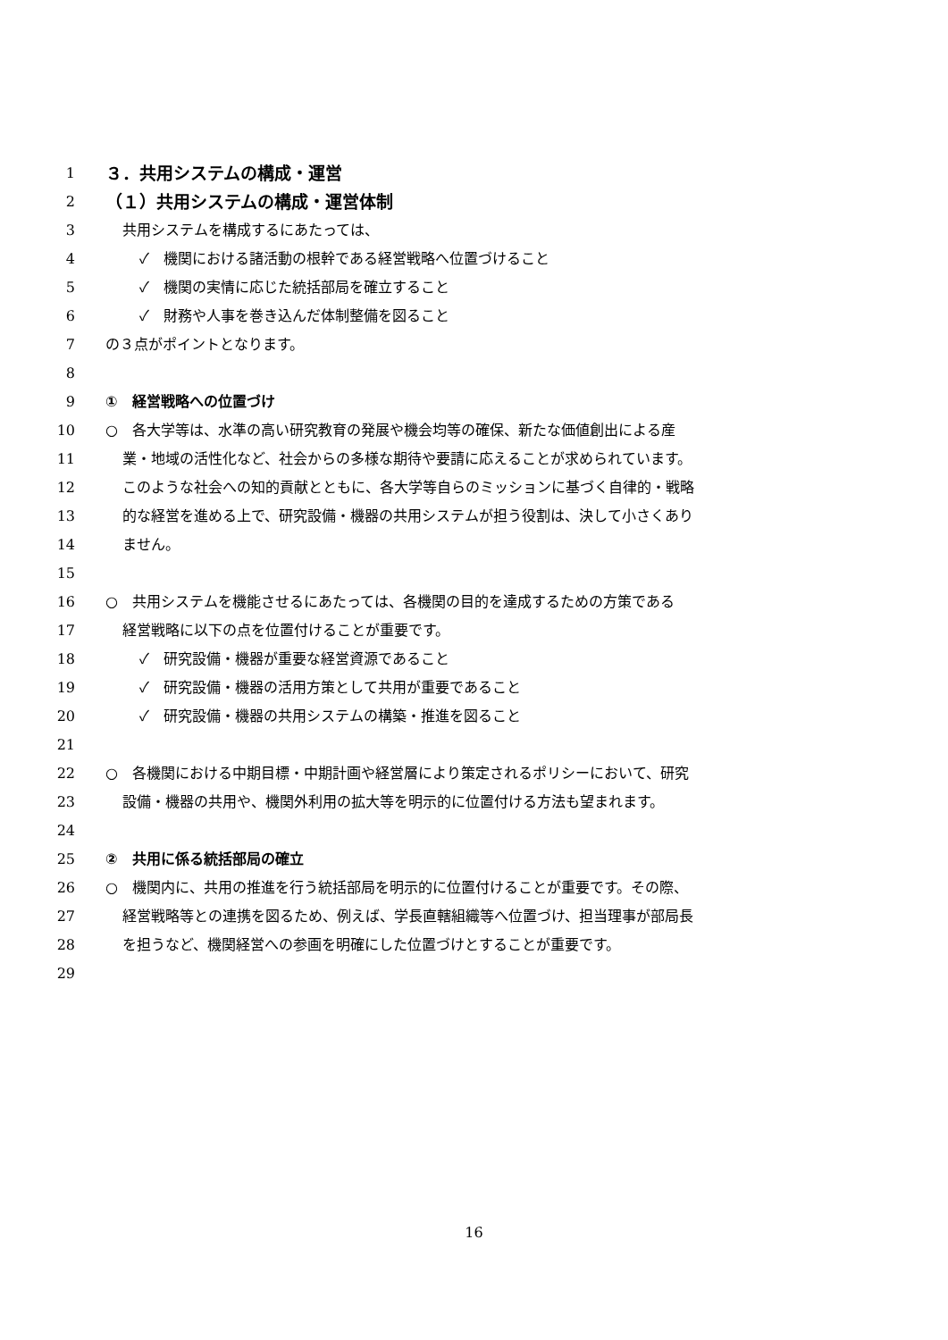1 ３．共用システムの構成・運営
2 （１）共用システムの構成・運営体制
3 共用システムを構成するにあたっては、
4 ✓　機関における諸活動の根幹である経営戦略へ位置づけること
5 ✓　機関の実情に応じた統括部局を確立すること
6 ✓　財務や人事を巻き込んだ体制整備を図ること
7 の３点がポイントとなります。
8
9 ①　経営戦略への位置づけ
10 ○　各大学等は、水準の高い研究教育の発展や機会均等の確保、新たな価値創出による産
11 業・地域の活性化など、社会からの多様な期待や要請に応えることが求められています。
12 このような社会への知的貢献とともに、各大学等自らのミッションに基づく自律的・戦略
13 的な経営を進める上で、研究設備・機器の共用システムが担う役割は、決して小さくあり
14 ません。
15
16 ○　共用システムを機能させるにあたっては、各機関の目的を達成するための方策である
17 経営戦略に以下の点を位置付けることが重要です。
18 ✓　研究設備・機器が重要な経営資源であること
19 ✓　研究設備・機器の活用方策として共用が重要であること
20 ✓　研究設備・機器の共用システムの構築・推進を図ること
21
22 ○　各機関における中期目標・中期計画や経営層により策定されるポリシーにおいて、研究
23 設備・機器の共用や、機関外利用の拡大等を明示的に位置付ける方法も望まれます。
24
25 ②　共用に係る統括部局の確立
26 ○　機関内に、共用の推進を行う統括部局を明示的に位置付けることが重要です。その際、
27 経営戦略等との連携を図るため、例えば、学長直轄組織等へ位置づけ、担当理事が部局長
28 を担うなど、機関経営への参画を明確にした位置づけとすることが重要です。
29
16